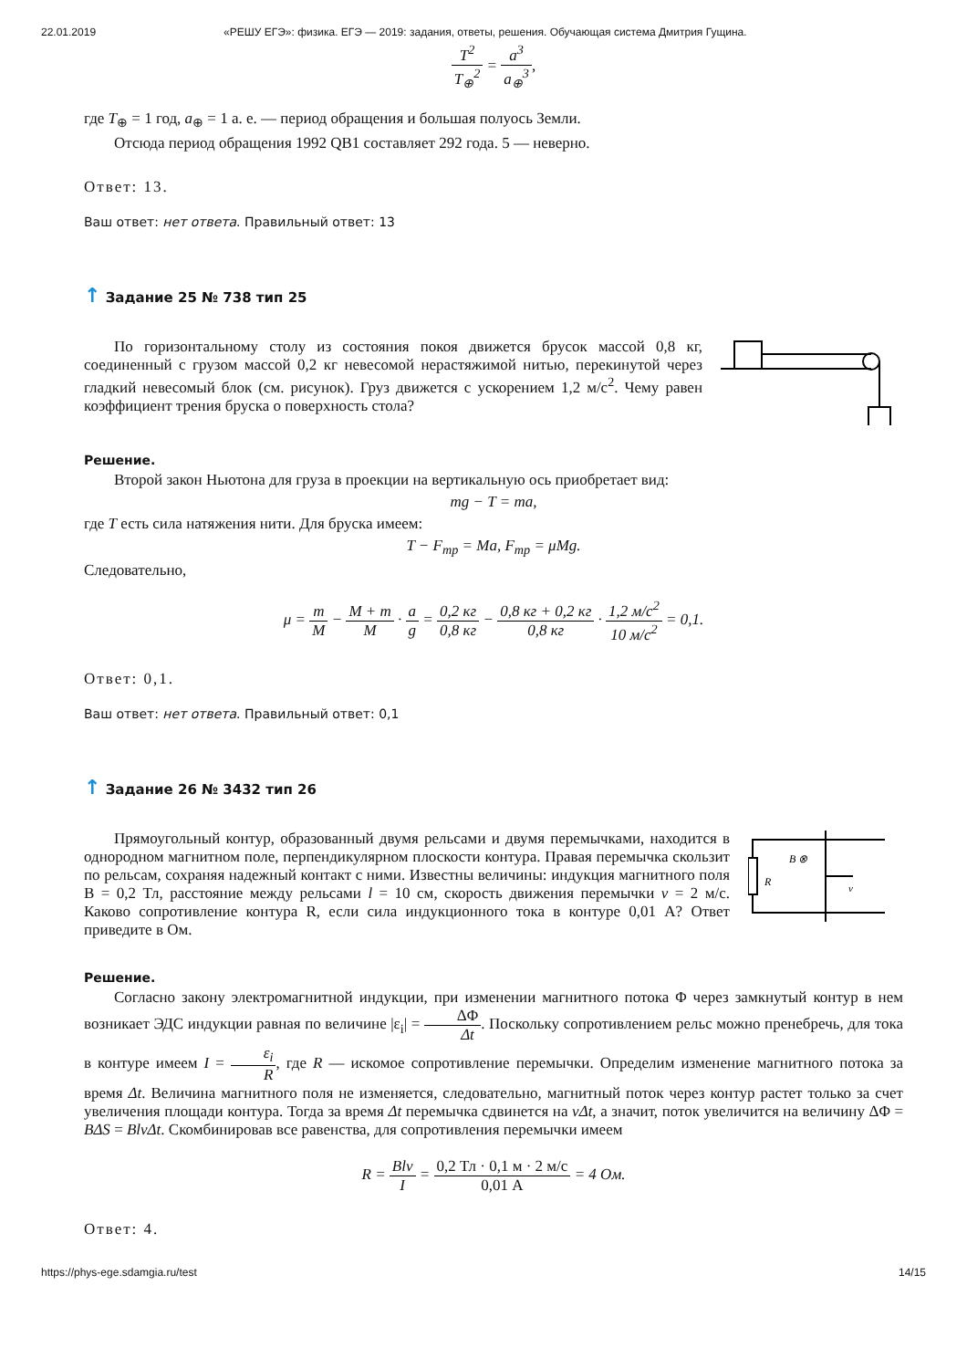22.01.2019 «РЕШУ ЕГЭ»: физика. ЕГЭ — 2019: задания, ответы, решения. Обучающая система Дмитрия Гущина.
T<sup>2</sup> T<sub>⊕</sub><sup>2</sup> = a<sup>3</sup> a<sub>⊕</sub><sup>3</sup>,
где T<sub>⊕</sub> = 1 год, a<sub>⊕</sub> = 1 а. е. — период обращения и большая полуось Земли.
Отсюда период обращения 1992 QB1 составляет 292 года. 5 — неверно.
Ответ: 13.
Ваш ответ: нет ответа. Правильный ответ: 13
↑ Задание 25 № 738 тип 25
По горизонтальному столу из состояния покоя движется брусок массой 0,8 кг, соединенный с грузом массой 0,2 кг невесомой нерастяжимой нитью, перекинутой через гладкий невесомый блок (см. рисунок). Груз движется с ускорением 1,2 м/с<sup>2</sup>. Чему равен коэффициент трения бруска о поверхность стола?
Решение.
Второй закон Ньютона для груза в проекции на вертикальную ось приобретает вид:
mg − T = ma,
где T есть сила натяжения нити. Для бруска имеем:
T − F<sub>тр</sub> = Ma, F<sub>тр</sub> = μMg.
Следовательно,
μ = m M − M + m M · a g = 0,2 кг 0,8 кг − 0,8 кг + 0,2 кг 0,8 кг · 1,2 м/с<sup>2</sup> 10 м/с<sup>2</sup> = 0,1.
Ответ: 0,1.
Ваш ответ: нет ответа. Правильный ответ: 0,1
↑ Задание 26 № 3432 тип 26
Прямоугольный контур, образованный двумя рельсами и двумя перемычками, находится в однородном магнитном поле, перпендикулярном плоскости контура. Правая перемычка скользит по рельсам, сохраняя надежный контакт с ними. Известны величины: индукция магнитного поля B = 0,2 Тл, расстояние между рельсами l = 10 см, скорость движения перемычки v = 2 м/с. Каково сопротивление контура R, если сила индукционного тока в контуре 0,01 A? Ответ приведите в Ом.
R
B ⊗
v
Решение.
Согласно закону электромагнитной индукции, при изменении магнитного потока Φ через замкнутый контур в нем возникает ЭДС индукции равная по величине |ε<sub>i</sub>| = ΔΦ Δt. Поскольку сопротивлением рельс можно пренебречь, для тока в контуре имеем I = ε<sub>i</sub> R, где R — искомое сопротивление перемычки. Определим изменение магнитного потока за время Δt. Величина магнитного поля не изменяется, следовательно, магнитный поток через контур растет только за счет увеличения площади контура. Тогда за время Δt перемычка сдвинется на vΔt, а значит, поток увеличится на величину ΔΦ = BΔS = BlvΔt. Скомбинировав все равенства, для сопротивления перемычки имеем
R = Blv I = 0,2 Тл · 0,1 м · 2 м/с 0,01 А = 4 Ом.
Ответ: 4.
https://phys-ege.sdamgia.ru/test 14/15